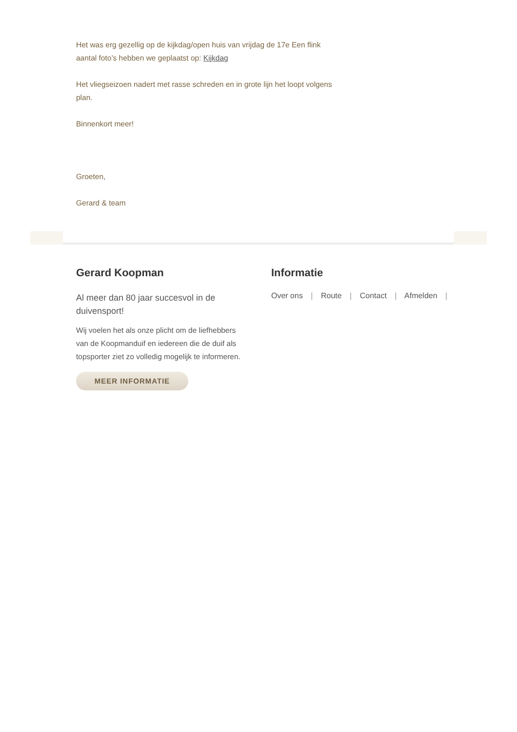Het was erg gezellig op de kijkdag/open huis van vrijdag de 17e Een flink aantal foto’s hebben we geplaatst op: Kijkdag
Het vliegseizoen nadert met rasse schreden en in grote lijn het loopt volgens plan.
Binnenkort meer!
Groeten,
Gerard & team
Gerard Koopman
Al meer dan 80 jaar succesvol in de duivensport!
Wij voelen het als onze plicht om de liefhebbers van de Koopmanduif en iedereen die de duif als topsporter ziet zo volledig mogelijk te informeren.
MEER INFORMATIE
Informatie
Over ons | Route | Contact | Afmelden |